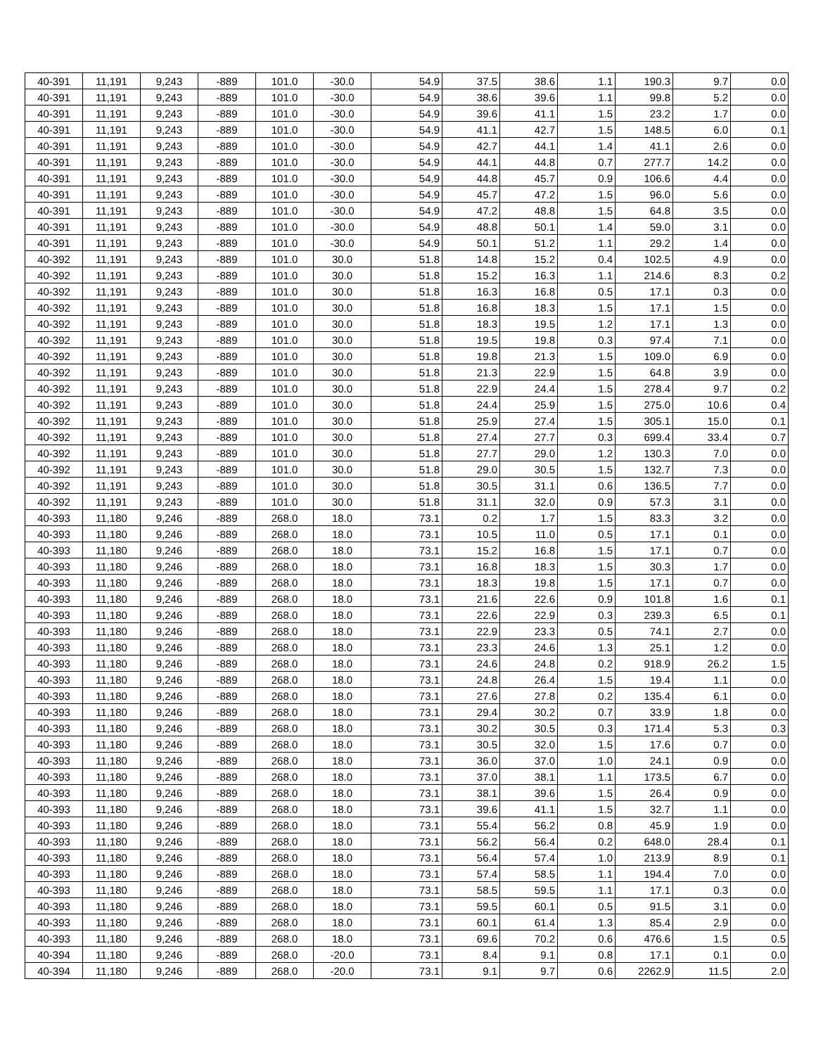| 40-391 | 11,191 | 9,243 | -889 | 101.0 | -30.0 | 54.9 | 37.5 | 38.6 | 1.1 | 190.3 | 9.7 | 0.0 |
| 40-391 | 11,191 | 9,243 | -889 | 101.0 | -30.0 | 54.9 | 38.6 | 39.6 | 1.1 | 99.8 | 5.2 | 0.0 |
| 40-391 | 11,191 | 9,243 | -889 | 101.0 | -30.0 | 54.9 | 39.6 | 41.1 | 1.5 | 23.2 | 1.7 | 0.0 |
| 40-391 | 11,191 | 9,243 | -889 | 101.0 | -30.0 | 54.9 | 41.1 | 42.7 | 1.5 | 148.5 | 6.0 | 0.1 |
| 40-391 | 11,191 | 9,243 | -889 | 101.0 | -30.0 | 54.9 | 42.7 | 44.1 | 1.4 | 41.1 | 2.6 | 0.0 |
| 40-391 | 11,191 | 9,243 | -889 | 101.0 | -30.0 | 54.9 | 44.1 | 44.8 | 0.7 | 277.7 | 14.2 | 0.0 |
| 40-391 | 11,191 | 9,243 | -889 | 101.0 | -30.0 | 54.9 | 44.8 | 45.7 | 0.9 | 106.6 | 4.4 | 0.0 |
| 40-391 | 11,191 | 9,243 | -889 | 101.0 | -30.0 | 54.9 | 45.7 | 47.2 | 1.5 | 96.0 | 5.6 | 0.0 |
| 40-391 | 11,191 | 9,243 | -889 | 101.0 | -30.0 | 54.9 | 47.2 | 48.8 | 1.5 | 64.8 | 3.5 | 0.0 |
| 40-391 | 11,191 | 9,243 | -889 | 101.0 | -30.0 | 54.9 | 48.8 | 50.1 | 1.4 | 59.0 | 3.1 | 0.0 |
| 40-391 | 11,191 | 9,243 | -889 | 101.0 | -30.0 | 54.9 | 50.1 | 51.2 | 1.1 | 29.2 | 1.4 | 0.0 |
| 40-392 | 11,191 | 9,243 | -889 | 101.0 | 30.0 | 51.8 | 14.8 | 15.2 | 0.4 | 102.5 | 4.9 | 0.0 |
| 40-392 | 11,191 | 9,243 | -889 | 101.0 | 30.0 | 51.8 | 15.2 | 16.3 | 1.1 | 214.6 | 8.3 | 0.2 |
| 40-392 | 11,191 | 9,243 | -889 | 101.0 | 30.0 | 51.8 | 16.3 | 16.8 | 0.5 | 17.1 | 0.3 | 0.0 |
| 40-392 | 11,191 | 9,243 | -889 | 101.0 | 30.0 | 51.8 | 16.8 | 18.3 | 1.5 | 17.1 | 1.5 | 0.0 |
| 40-392 | 11,191 | 9,243 | -889 | 101.0 | 30.0 | 51.8 | 18.3 | 19.5 | 1.2 | 17.1 | 1.3 | 0.0 |
| 40-392 | 11,191 | 9,243 | -889 | 101.0 | 30.0 | 51.8 | 19.5 | 19.8 | 0.3 | 97.4 | 7.1 | 0.0 |
| 40-392 | 11,191 | 9,243 | -889 | 101.0 | 30.0 | 51.8 | 19.8 | 21.3 | 1.5 | 109.0 | 6.9 | 0.0 |
| 40-392 | 11,191 | 9,243 | -889 | 101.0 | 30.0 | 51.8 | 21.3 | 22.9 | 1.5 | 64.8 | 3.9 | 0.0 |
| 40-392 | 11,191 | 9,243 | -889 | 101.0 | 30.0 | 51.8 | 22.9 | 24.4 | 1.5 | 278.4 | 9.7 | 0.2 |
| 40-392 | 11,191 | 9,243 | -889 | 101.0 | 30.0 | 51.8 | 24.4 | 25.9 | 1.5 | 275.0 | 10.6 | 0.4 |
| 40-392 | 11,191 | 9,243 | -889 | 101.0 | 30.0 | 51.8 | 25.9 | 27.4 | 1.5 | 305.1 | 15.0 | 0.1 |
| 40-392 | 11,191 | 9,243 | -889 | 101.0 | 30.0 | 51.8 | 27.4 | 27.7 | 0.3 | 699.4 | 33.4 | 0.7 |
| 40-392 | 11,191 | 9,243 | -889 | 101.0 | 30.0 | 51.8 | 27.7 | 29.0 | 1.2 | 130.3 | 7.0 | 0.0 |
| 40-392 | 11,191 | 9,243 | -889 | 101.0 | 30.0 | 51.8 | 29.0 | 30.5 | 1.5 | 132.7 | 7.3 | 0.0 |
| 40-392 | 11,191 | 9,243 | -889 | 101.0 | 30.0 | 51.8 | 30.5 | 31.1 | 0.6 | 136.5 | 7.7 | 0.0 |
| 40-392 | 11,191 | 9,243 | -889 | 101.0 | 30.0 | 51.8 | 31.1 | 32.0 | 0.9 | 57.3 | 3.1 | 0.0 |
| 40-393 | 11,180 | 9,246 | -889 | 268.0 | 18.0 | 73.1 | 0.2 | 1.7 | 1.5 | 83.3 | 3.2 | 0.0 |
| 40-393 | 11,180 | 9,246 | -889 | 268.0 | 18.0 | 73.1 | 10.5 | 11.0 | 0.5 | 17.1 | 0.1 | 0.0 |
| 40-393 | 11,180 | 9,246 | -889 | 268.0 | 18.0 | 73.1 | 15.2 | 16.8 | 1.5 | 17.1 | 0.7 | 0.0 |
| 40-393 | 11,180 | 9,246 | -889 | 268.0 | 18.0 | 73.1 | 16.8 | 18.3 | 1.5 | 30.3 | 1.7 | 0.0 |
| 40-393 | 11,180 | 9,246 | -889 | 268.0 | 18.0 | 73.1 | 18.3 | 19.8 | 1.5 | 17.1 | 0.7 | 0.0 |
| 40-393 | 11,180 | 9,246 | -889 | 268.0 | 18.0 | 73.1 | 21.6 | 22.6 | 0.9 | 101.8 | 1.6 | 0.1 |
| 40-393 | 11,180 | 9,246 | -889 | 268.0 | 18.0 | 73.1 | 22.6 | 22.9 | 0.3 | 239.3 | 6.5 | 0.1 |
| 40-393 | 11,180 | 9,246 | -889 | 268.0 | 18.0 | 73.1 | 22.9 | 23.3 | 0.5 | 74.1 | 2.7 | 0.0 |
| 40-393 | 11,180 | 9,246 | -889 | 268.0 | 18.0 | 73.1 | 23.3 | 24.6 | 1.3 | 25.1 | 1.2 | 0.0 |
| 40-393 | 11,180 | 9,246 | -889 | 268.0 | 18.0 | 73.1 | 24.6 | 24.8 | 0.2 | 918.9 | 26.2 | 1.5 |
| 40-393 | 11,180 | 9,246 | -889 | 268.0 | 18.0 | 73.1 | 24.8 | 26.4 | 1.5 | 19.4 | 1.1 | 0.0 |
| 40-393 | 11,180 | 9,246 | -889 | 268.0 | 18.0 | 73.1 | 27.6 | 27.8 | 0.2 | 135.4 | 6.1 | 0.0 |
| 40-393 | 11,180 | 9,246 | -889 | 268.0 | 18.0 | 73.1 | 29.4 | 30.2 | 0.7 | 33.9 | 1.8 | 0.0 |
| 40-393 | 11,180 | 9,246 | -889 | 268.0 | 18.0 | 73.1 | 30.2 | 30.5 | 0.3 | 171.4 | 5.3 | 0.3 |
| 40-393 | 11,180 | 9,246 | -889 | 268.0 | 18.0 | 73.1 | 30.5 | 32.0 | 1.5 | 17.6 | 0.7 | 0.0 |
| 40-393 | 11,180 | 9,246 | -889 | 268.0 | 18.0 | 73.1 | 36.0 | 37.0 | 1.0 | 24.1 | 0.9 | 0.0 |
| 40-393 | 11,180 | 9,246 | -889 | 268.0 | 18.0 | 73.1 | 37.0 | 38.1 | 1.1 | 173.5 | 6.7 | 0.0 |
| 40-393 | 11,180 | 9,246 | -889 | 268.0 | 18.0 | 73.1 | 38.1 | 39.6 | 1.5 | 26.4 | 0.9 | 0.0 |
| 40-393 | 11,180 | 9,246 | -889 | 268.0 | 18.0 | 73.1 | 39.6 | 41.1 | 1.5 | 32.7 | 1.1 | 0.0 |
| 40-393 | 11,180 | 9,246 | -889 | 268.0 | 18.0 | 73.1 | 55.4 | 56.2 | 0.8 | 45.9 | 1.9 | 0.0 |
| 40-393 | 11,180 | 9,246 | -889 | 268.0 | 18.0 | 73.1 | 56.2 | 56.4 | 0.2 | 648.0 | 28.4 | 0.1 |
| 40-393 | 11,180 | 9,246 | -889 | 268.0 | 18.0 | 73.1 | 56.4 | 57.4 | 1.0 | 213.9 | 8.9 | 0.1 |
| 40-393 | 11,180 | 9,246 | -889 | 268.0 | 18.0 | 73.1 | 57.4 | 58.5 | 1.1 | 194.4 | 7.0 | 0.0 |
| 40-393 | 11,180 | 9,246 | -889 | 268.0 | 18.0 | 73.1 | 58.5 | 59.5 | 1.1 | 17.1 | 0.3 | 0.0 |
| 40-393 | 11,180 | 9,246 | -889 | 268.0 | 18.0 | 73.1 | 59.5 | 60.1 | 0.5 | 91.5 | 3.1 | 0.0 |
| 40-393 | 11,180 | 9,246 | -889 | 268.0 | 18.0 | 73.1 | 60.1 | 61.4 | 1.3 | 85.4 | 2.9 | 0.0 |
| 40-393 | 11,180 | 9,246 | -889 | 268.0 | 18.0 | 73.1 | 69.6 | 70.2 | 0.6 | 476.6 | 1.5 | 0.5 |
| 40-394 | 11,180 | 9,246 | -889 | 268.0 | -20.0 | 73.1 | 8.4 | 9.1 | 0.8 | 17.1 | 0.1 | 0.0 |
| 40-394 | 11,180 | 9,246 | -889 | 268.0 | -20.0 | 73.1 | 9.1 | 9.7 | 0.6 | 2262.9 | 11.5 | 2.0 |